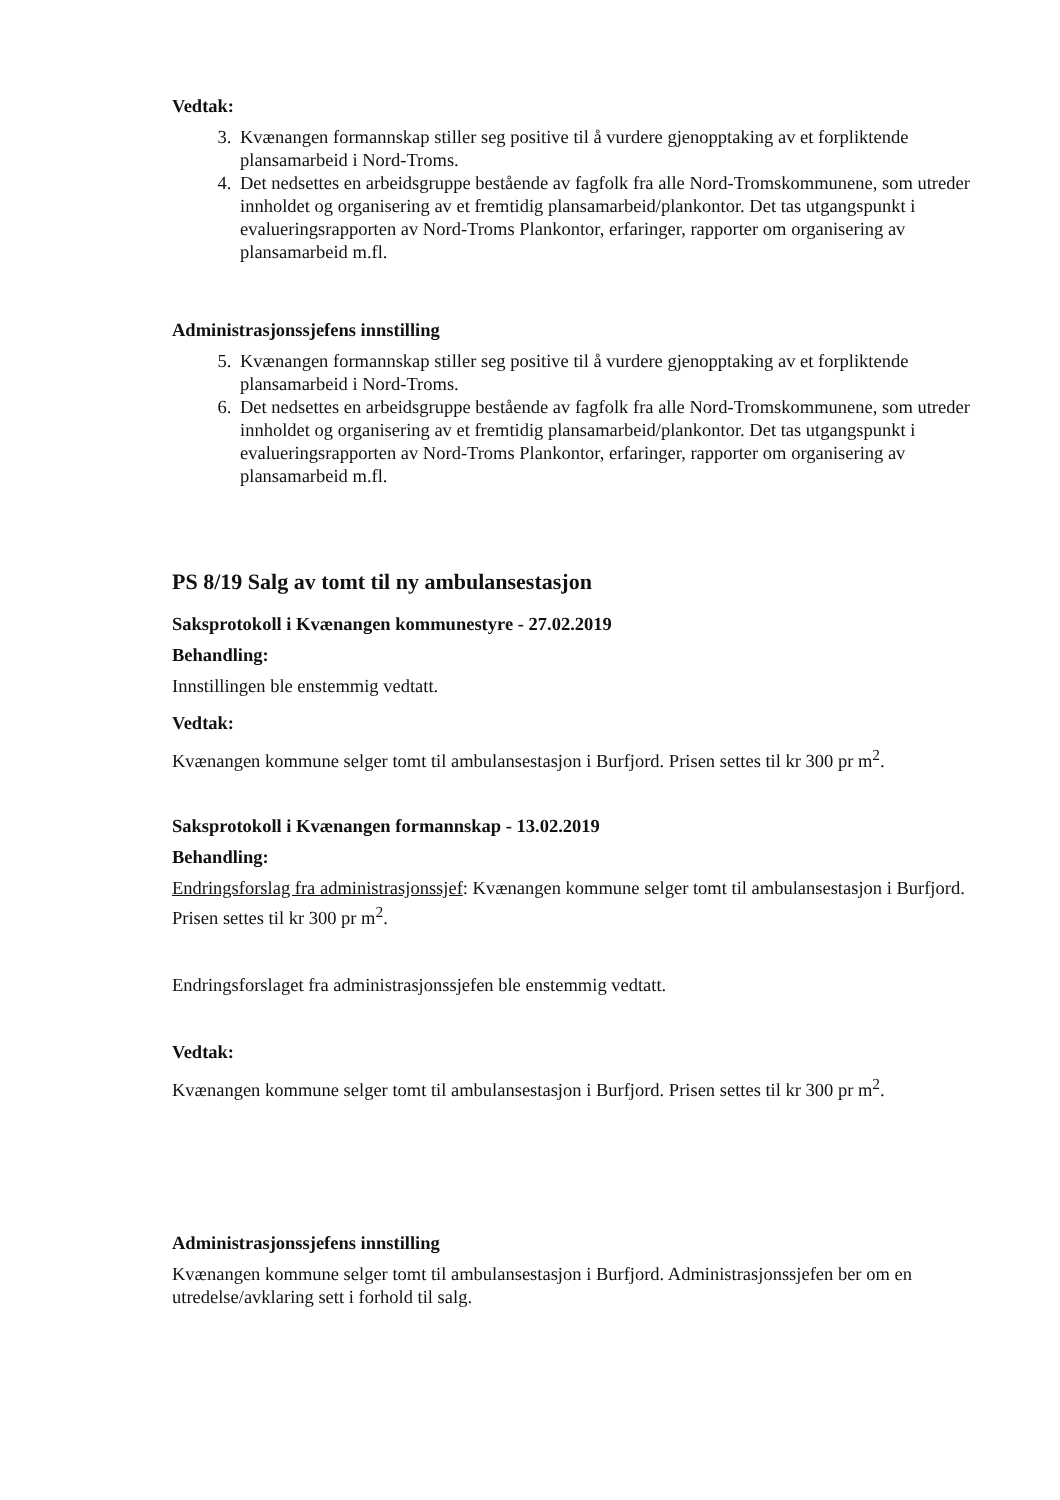Vedtak:
3. Kvænangen formannskap stiller seg positive til å vurdere gjenopptaking av et forpliktende plansamarbeid i Nord-Troms.
4. Det nedsettes en arbeidsgruppe bestående av fagfolk fra alle Nord-Tromskommunene, som utreder innholdet og organisering av et fremtidig plansamarbeid/plankontor. Det tas utgangspunkt i evalueringsrapporten av Nord-Troms Plankontor, erfaringer, rapporter om organisering av plansamarbeid m.fl.
Administrasjonssjefens innstilling
5. Kvænangen formannskap stiller seg positive til å vurdere gjenopptaking av et forpliktende plansamarbeid i Nord-Troms.
6. Det nedsettes en arbeidsgruppe bestående av fagfolk fra alle Nord-Tromskommunene, som utreder innholdet og organisering av et fremtidig plansamarbeid/plankontor. Det tas utgangspunkt i evalueringsrapporten av Nord-Troms Plankontor, erfaringer, rapporter om organisering av plansamarbeid m.fl.
PS 8/19 Salg av tomt til ny ambulansestasjon
Saksprotokoll i Kvænangen kommunestyre - 27.02.2019
Behandling:
Innstillingen ble enstemmig vedtatt.
Vedtak:
Kvænangen kommune selger tomt til ambulansestasjon i Burfjord. Prisen settes til kr 300 pr m<sup>2</sup>.
Saksprotokoll i Kvænangen formannskap - 13.02.2019
Behandling:
Endringsforslag fra administrasjonssjef: Kvænangen kommune selger tomt til ambulansestasjon i Burfjord. Prisen settes til kr 300 pr m<sup>2</sup>.
Endringsforslaget fra administrasjonssjefen ble enstemmig vedtatt.
Vedtak:
Kvænangen kommune selger tomt til ambulansestasjon i Burfjord. Prisen settes til kr 300 pr m<sup>2</sup>.
Administrasjonssjefens innstilling
Kvænangen kommune selger tomt til ambulansestasjon i Burfjord. Administrasjonssjefen ber om en utredelse/avklaring sett i forhold til salg.